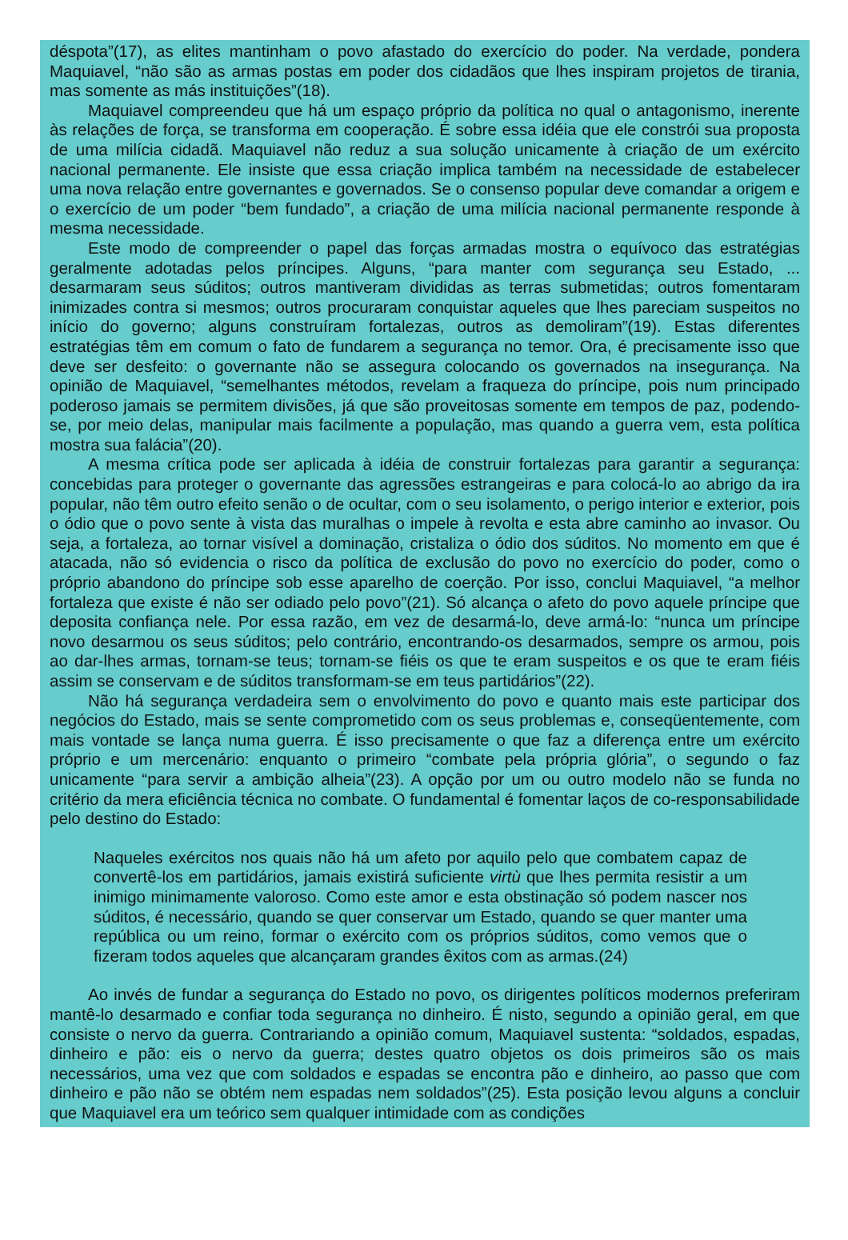déspota”(17), as elites mantinham o povo afastado do exercício do poder. Na verdade, pondera Maquiavel, “não são as armas postas em poder dos cidadãos que lhes inspiram projetos de tirania, mas somente as más instituições”(18).
Maquiavel compreendeu que há um espaço próprio da política no qual o antagonismo, inerente às relações de força, se transforma em cooperação. É sobre essa idéia que ele constrói sua proposta de uma milícia cidadã. Maquiavel não reduz a sua solução unicamente à criação de um exército nacional permanente. Ele insiste que essa criação implica também na necessidade de estabelecer uma nova relação entre governantes e governados. Se o consenso popular deve comandar a origem e o exercício de um poder “bem fundado”, a criação de uma milícia nacional permanente responde à mesma necessidade.
Este modo de compreender o papel das forças armadas mostra o equívoco das estratégias geralmente adotadas pelos príncipes. Alguns, “para manter com segurança seu Estado, ... desarmaram seus súditos; outros mantiveram divididas as terras submetidas; outros fomentaram inimizades contra si mesmos; outros procuraram conquistar aqueles que lhes pareciam suspeitos no início do governo; alguns construíram fortalezas, outros as demoliram”(19). Estas diferentes estratégias têm em comum o fato de fundarem a segurança no temor. Ora, é precisamente isso que deve ser desfeito: o governante não se assegura colocando os governados na insegurança. Na opinião de Maquiavel, “semelhantes métodos, revelam a fraqueza do príncipe, pois num principado poderoso jamais se permitem divisões, já que são proveitosas somente em tempos de paz, podendo-se, por meio delas, manipular mais facilmente a população, mas quando a guerra vem, esta política mostra sua falácia”(20).
A mesma crítica pode ser aplicada à idéia de construir fortalezas para garantir a segurança: concebidas para proteger o governante das agressões estrangeiras e para colocá-lo ao abrigo da ira popular, não têm outro efeito senão o de ocultar, com o seu isolamento, o perigo interior e exterior, pois o ódio que o povo sente à vista das muralhas o impele à revolta e esta abre caminho ao invasor. Ou seja, a fortaleza, ao tornar visível a dominação, cristaliza o ódio dos súditos. No momento em que é atacada, não só evidencia o risco da política de exclusão do povo no exercício do poder, como o próprio abandono do príncipe sob esse aparelho de coerção. Por isso, conclui Maquiavel, “a melhor fortaleza que existe é não ser odiado pelo povo”(21). Só alcança o afeto do povo aquele príncipe que deposita confiança nele. Por essa razão, em vez de desarmá-lo, deve armá-lo: “nunca um príncipe novo desarmou os seus súditos; pelo contrário, encontrando-os desarmados, sempre os armou, pois ao dar-lhes armas, tornam-se teus; tornam-se fiéis os que te eram suspeitos e os que te eram fiéis assim se conservam e de súditos transformam-se em teus partidários”(22).
Não há segurança verdadeira sem o envolvimento do povo e quanto mais este participar dos negócios do Estado, mais se sente comprometido com os seus problemas e, conseqüentemente, com mais vontade se lança numa guerra. É isso precisamente o que faz a diferença entre um exército próprio e um mercenário: enquanto o primeiro “combate pela própria glória”, o segundo o faz unicamente “para servir a ambição alheia”(23). A opção por um ou outro modelo não se funda no critério da mera eficiência técnica no combate. O fundamental é fomentar laços de co-responsabilidade pelo destino do Estado:
Naqueles exércitos nos quais não há um afeto por aquilo pelo que combatem capaz de convertê-los em partidários, jamais existirá suficiente virtù que lhes permita resistir a um inimigo minimamente valoroso. Como este amor e esta obstinação só podem nascer nos súditos, é necessário, quando se quer conservar um Estado, quando se quer manter uma república ou um reino, formar o exército com os próprios súditos, como vemos que o fizeram todos aqueles que alcançaram grandes êxitos com as armas.(24)
Ao invés de fundar a segurança do Estado no povo, os dirigentes políticos modernos preferiram mantê-lo desarmado e confiar toda segurança no dinheiro. É nisto, segundo a opinião geral, em que consiste o nervo da guerra. Contrariando a opinião comum, Maquiavel sustenta: “soldados, espadas, dinheiro e pão: eis o nervo da guerra; destes quatro objetos os dois primeiros são os mais necessários, uma vez que com soldados e espadas se encontra pão e dinheiro, ao passo que com dinheiro e pão não se obtém nem espadas nem soldados”(25). Esta posição levou alguns a concluir que Maquiavel era um teórico sem qualquer intimidade com as condições